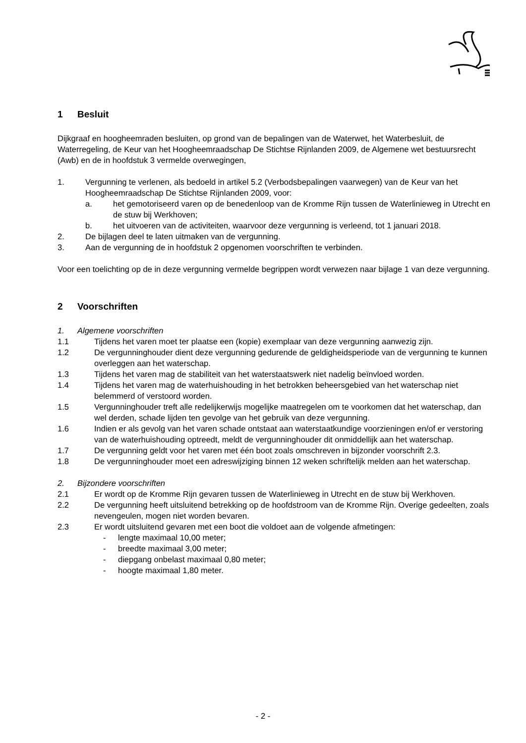1 Besluit
Dijkgraaf en hoogheemraden besluiten, op grond van de bepalingen van de Waterwet, het Waterbesluit, de Waterregeling, de Keur van het Hoogheemraadschap De Stichtse Rijnlanden 2009, de Algemene wet bestuursrecht (Awb) en de in hoofdstuk 3 vermelde overwegingen,
1. Vergunning te verlenen, als bedoeld in artikel 5.2 (Verbodsbepalingen vaarwegen) van de Keur van het Hoogheemraadschap De Stichtse Rijnlanden 2009, voor:
a. het gemotoriseerd varen op de benedenloop van de Kromme Rijn tussen de Waterlinieweg in Utrecht en de stuw bij Werkhoven;
b. het uitvoeren van de activiteiten, waarvoor deze vergunning is verleend, tot 1 januari 2018.
2. De bijlagen deel te laten uitmaken van de vergunning.
3. Aan de vergunning de in hoofdstuk 2 opgenomen voorschriften te verbinden.
Voor een toelichting op de in deze vergunning vermelde begrippen wordt verwezen naar bijlage 1 van deze vergunning.
2 Voorschriften
1. Algemene voorschriften
1.1 Tijdens het varen moet ter plaatse een (kopie) exemplaar van deze vergunning aanwezig zijn.
1.2 De vergunninghouder dient deze vergunning gedurende de geldigheidsperiode van de vergunning te kunnen overleggen aan het waterschap.
1.3 Tijdens het varen mag de stabiliteit van het waterstaatswerk niet nadelig beïnvloed worden.
1.4 Tijdens het varen mag de waterhuishouding in het betrokken beheersgebied van het waterschap niet belemmerd of verstoord worden.
1.5 Vergunninghouder treft alle redelijkerwijs mogelijke maatregelen om te voorkomen dat het waterschap, dan wel derden, schade lijden ten gevolge van het gebruik van deze vergunning.
1.6 Indien er als gevolg van het varen schade ontstaat aan waterstaatkundige voorzieningen en/of er verstoring van de waterhuishouding optreedt, meldt de vergunninghouder dit onmiddellijk aan het waterschap.
1.7 De vergunning geldt voor het varen met één boot zoals omschreven in bijzonder voorschrift 2.3.
1.8 De vergunninghouder moet een adreswijziging binnen 12 weken schriftelijk melden aan het waterschap.
2. Bijzondere voorschriften
2.1 Er wordt op de Kromme Rijn gevaren tussen de Waterlinieweg in Utrecht en de stuw bij Werkhoven.
2.2 De vergunning heeft uitsluitend betrekking op de hoofdstroom van de Kromme Rijn. Overige gedeelten, zoals nevengeulen, mogen niet worden bevaren.
2.3 Er wordt uitsluitend gevaren met een boot die voldoet aan de volgende afmetingen:
- lengte maximaal 10,00 meter;
- breedte maximaal 3,00 meter;
- diepgang onbelast maximaal 0,80 meter;
- hoogte maximaal 1,80 meter.
- 2 -